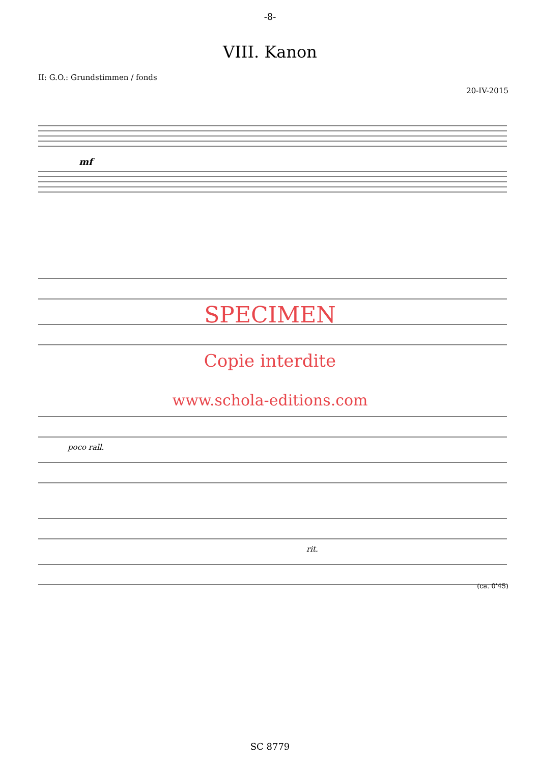-8-
VIII. Kanon
II: G.O.: Grundstimmen / fonds
20-IV-2015
mf
SPECIMEN
Copie interdite
www.schola-editions.com
poco rall.
rit.
(ca. 0'45)
SC 8779